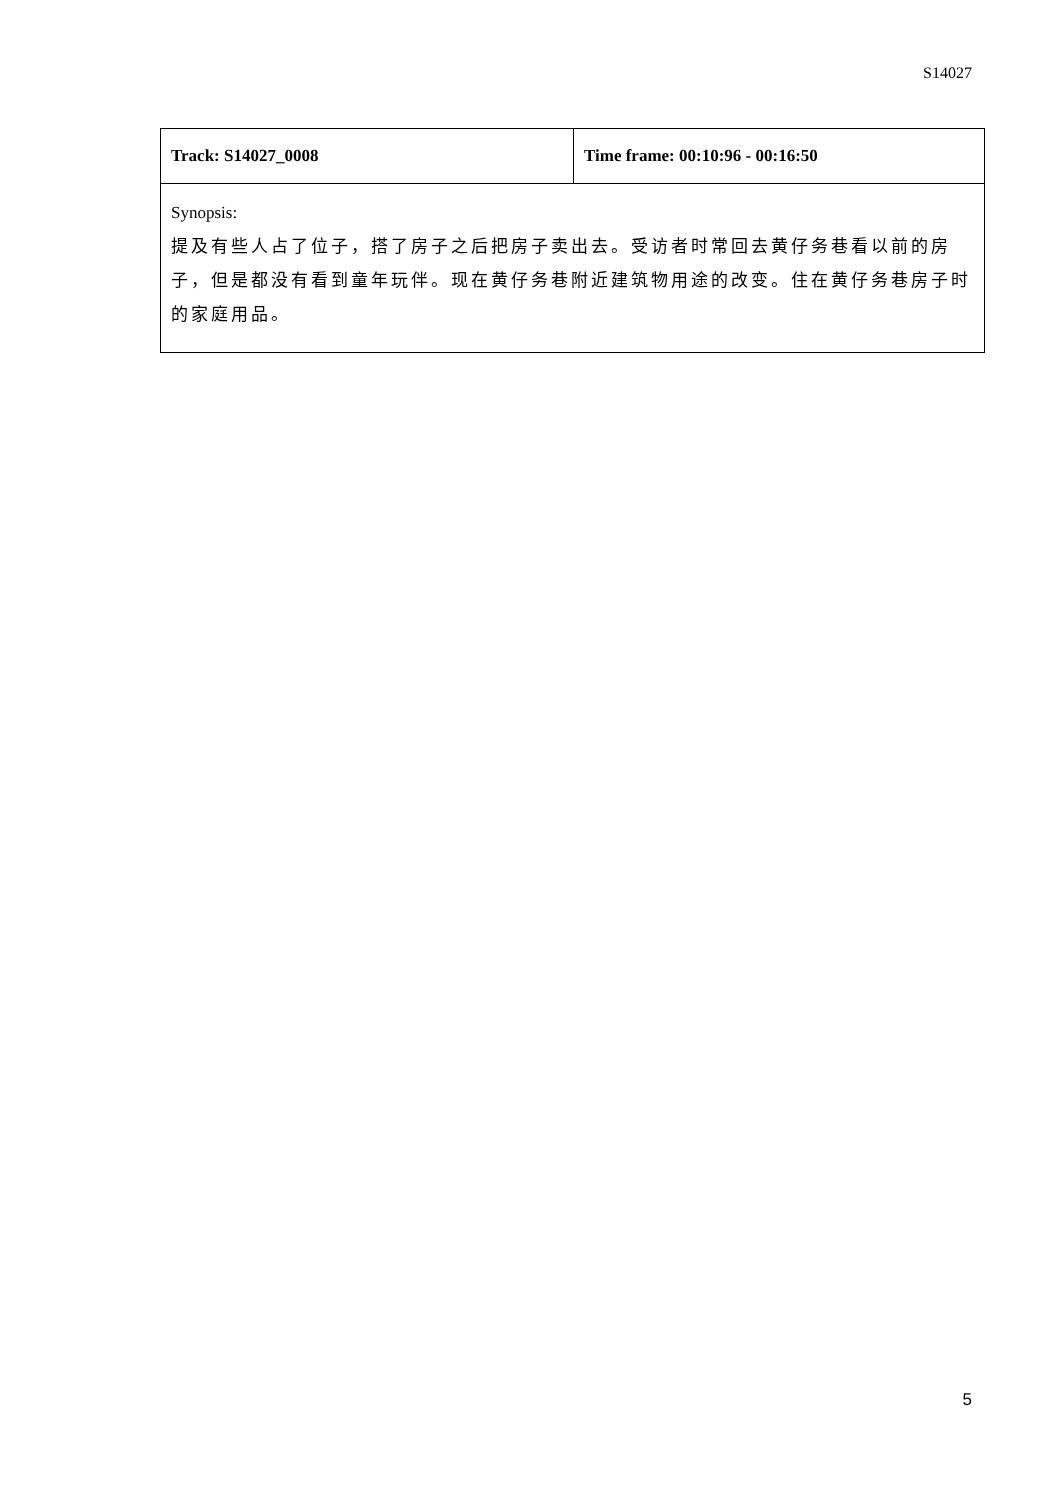S14027
| Track: S14027_0008 | Time frame: 00:10:96 - 00:16:50 |
| Synopsis: 提及有些人占了位子，搭了房子之后把房子卖出去。受访者时常回去黄仔务巷看以前的房子，但是都没有看到童年玩伴。现在黄仔务巷附近建筑物用途的改变。住在黄仔务巷房子时的家庭用品。 | |
5